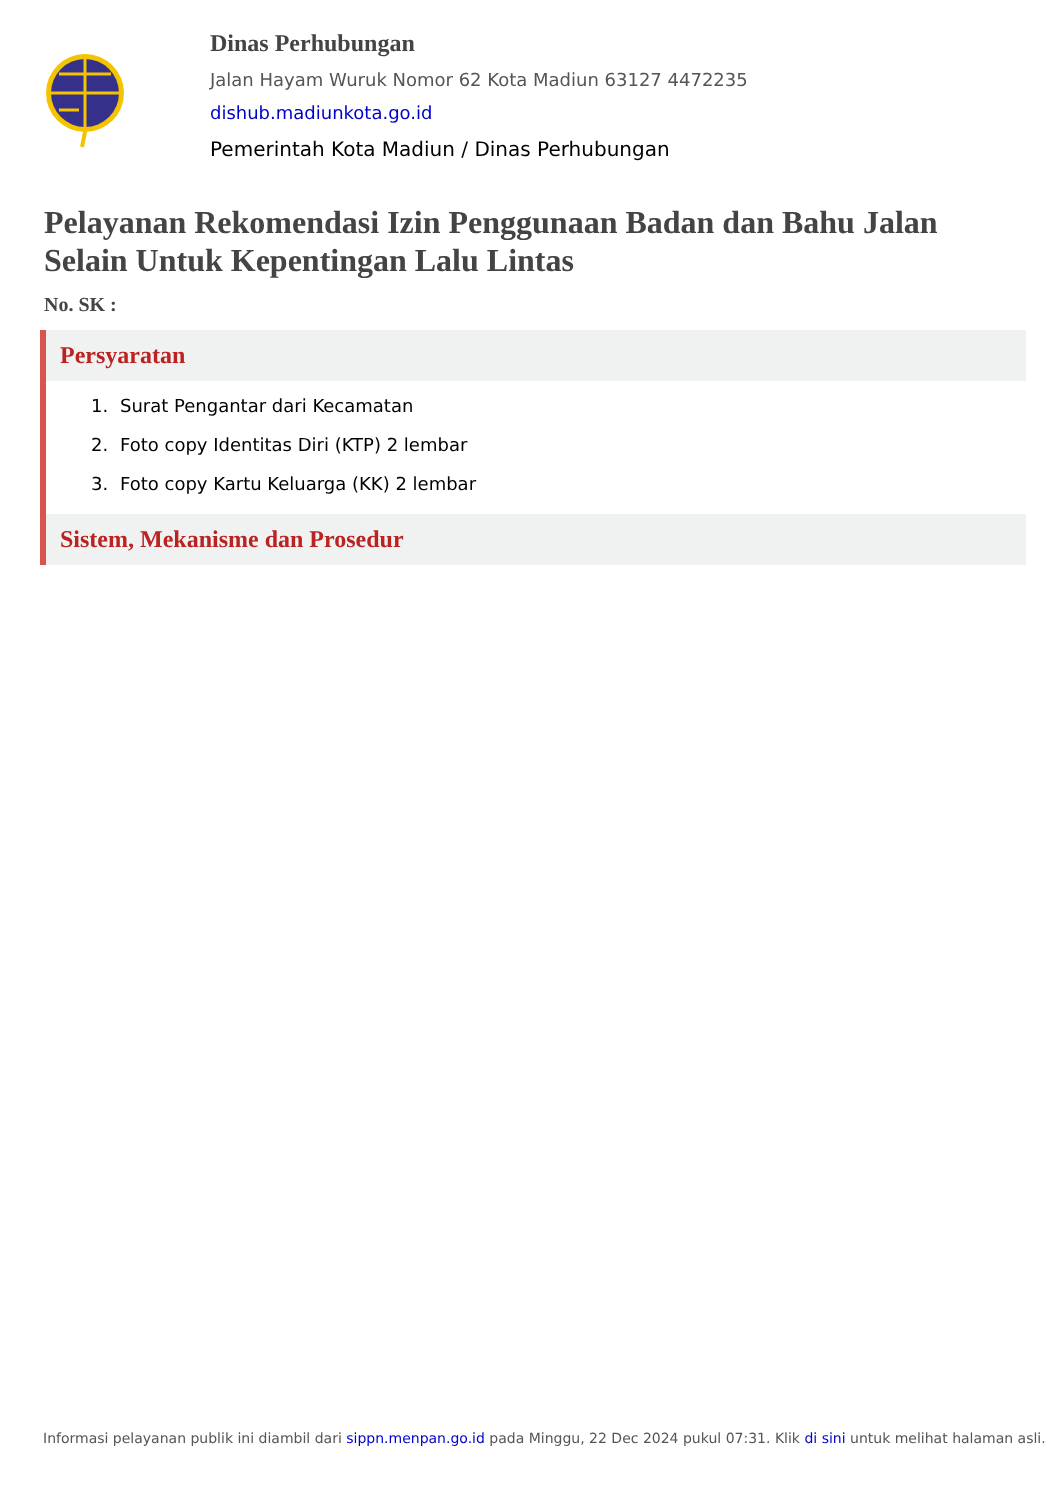Dinas Perhubungan
Jalan Hayam Wuruk Nomor 62 Kota Madiun 63127 4472235
dishub.madiunkota.go.id
Pemerintah Kota Madiun / Dinas Perhubungan
Pelayanan Rekomendasi Izin Penggunaan Badan dan Bahu Jalan Selain Untuk Kepentingan Lalu Lintas
No. SK :
Persyaratan
1. Surat Pengantar dari Kecamatan
2. Foto copy Identitas Diri (KTP) 2 lembar
3. Foto copy Kartu Keluarga (KK) 2 lembar
Sistem, Mekanisme dan Prosedur
Informasi pelayanan publik ini diambil dari sippn.menpan.go.id pada Minggu, 22 Dec 2024 pukul 07:31. Klik di sini untuk melihat halaman asli.